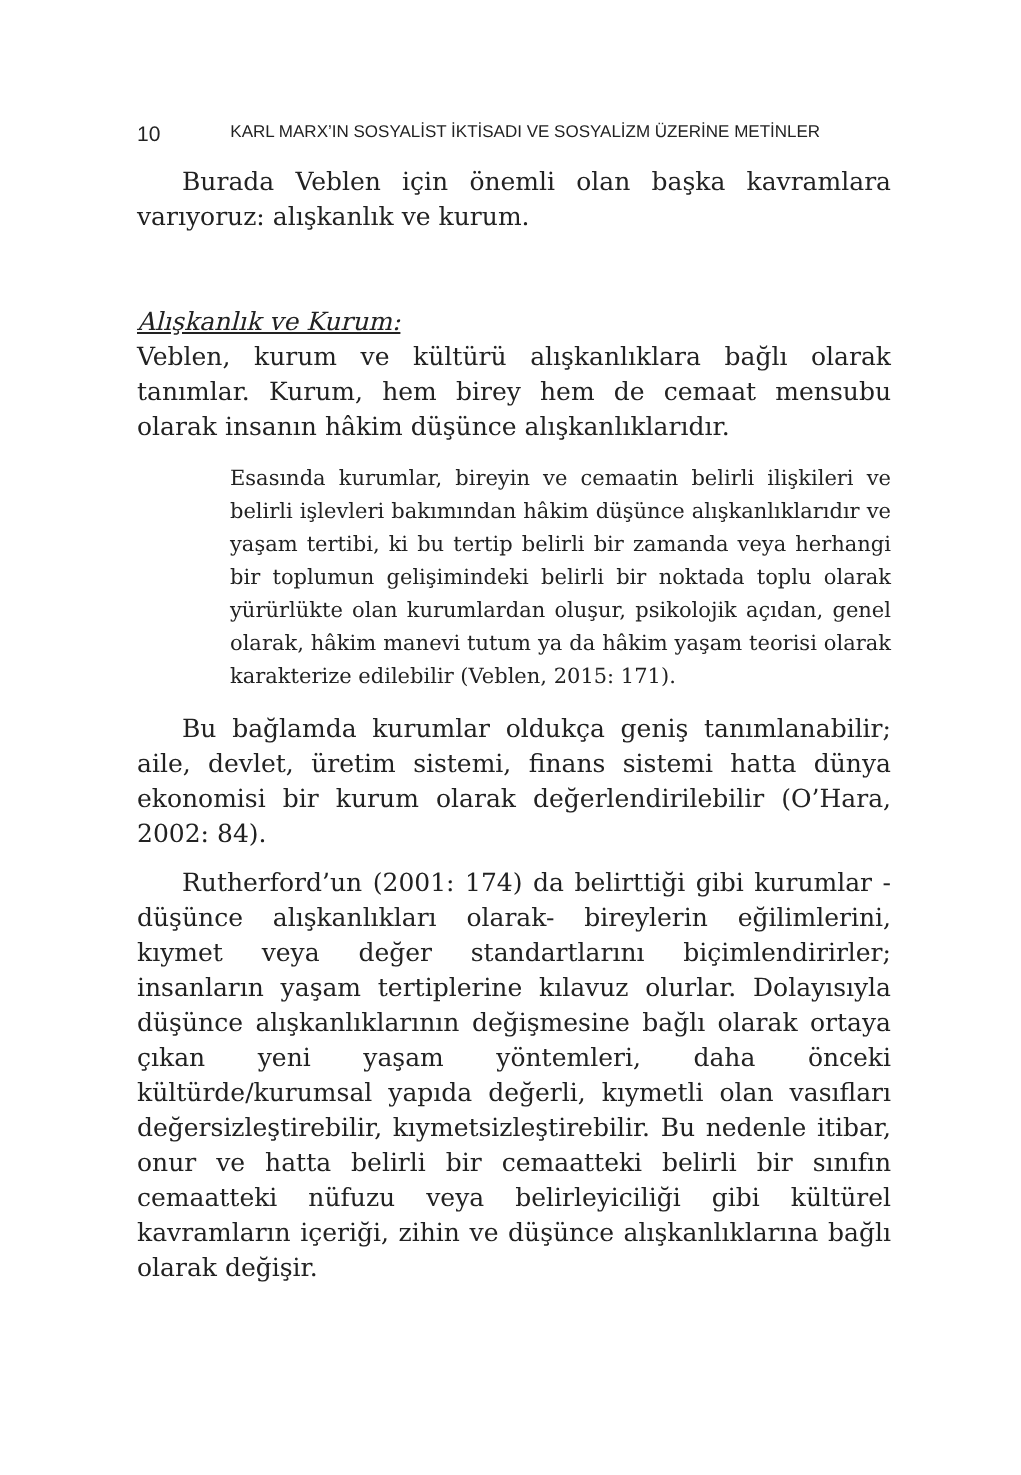10 KARL MARX’IN SOSYALİST İKTİSADI VE SOSYALİZM ÜZERİNE METİNLER
Burada Veblen için önemli olan başka kavramlara varıyoruz: alışkanlık ve kurum.
Alışkanlık ve Kurum:
Veblen, kurum ve kültürü alışkanlıklara bağlı olarak tanımlar. Kurum, hem birey hem de cemaat mensubu olarak insanın hâkim düşünce alışkanlıklarıdır.
Esasında kurumlar, bireyin ve cemaatin belirli ilişkileri ve belirli işlevleri bakımından hâkim düşünce alışkanlıklarıdır ve yaşam tertibi, ki bu tertip belirli bir zamanda veya herhangi bir toplumun gelişimindeki belirli bir noktada toplu olarak yürürlükte olan kurumlardan oluşur, psikolojik açıdan, genel olarak, hâkim manevi tutum ya da hâkim yaşam teorisi olarak karakterize edilebilir (Veblen, 2015: 171).
Bu bağlamda kurumlar oldukça geniş tanımlanabilir; aile, devlet, üretim sistemi, finans sistemi hatta dünya ekonomisi bir kurum olarak değerlendirilebilir (O’Hara, 2002: 84).
Rutherford’un (2001: 174) da belirttiği gibi kurumlar -düşünce alışkanlıkları olarak- bireylerin eğilimlerini, kıymet veya değer standartlarını biçimlendirirler; insanların yaşam tertiplerine kılavuz olurlar. Dolayısıyla düşünce alışkanlıklarının değişmesine bağlı olarak ortaya çıkan yeni yaşam yöntemleri, daha önceki kültürde/kurumsal yapıda değerli, kıymetli olan vasıfları değersizleştirebilir, kıymetsizleştirebilir. Bu nedenle itibar, onur ve hatta belirli bir cemaatteki belirli bir sınıfın cemaatteki nüfuzu veya belirleyiciliği gibi kültürel kavramların içeriği, zihin ve düşünce alışkanlıklarına bağlı olarak değişir.